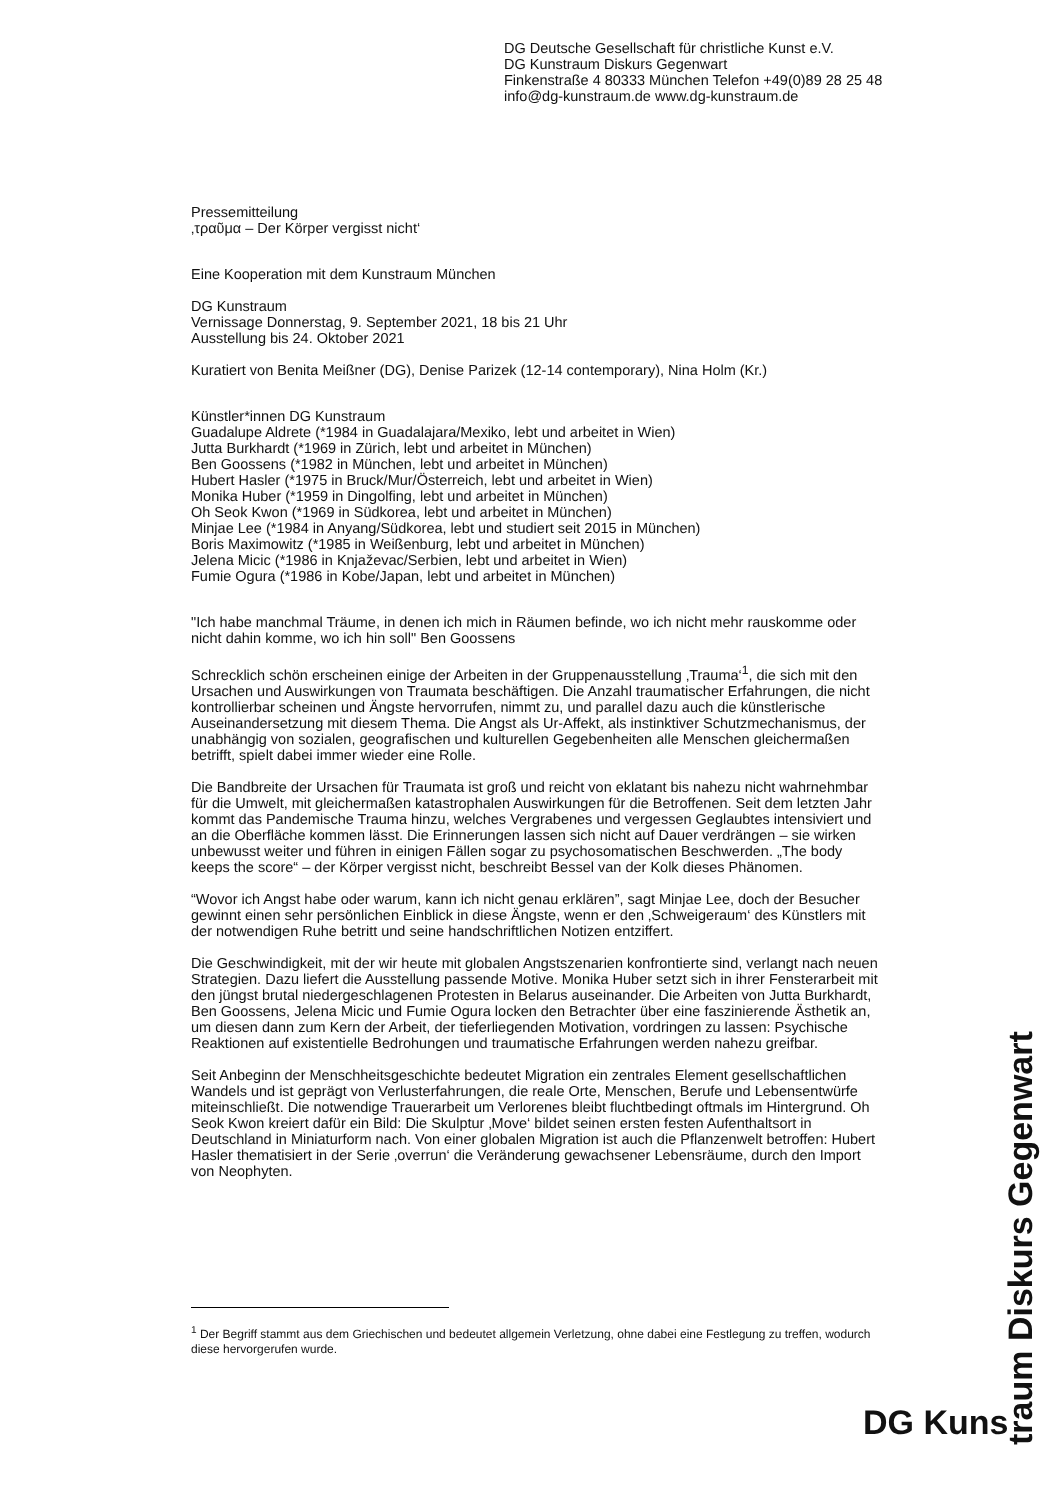DG Deutsche Gesellschaft für christliche Kunst e.V.
DG Kunstraum Diskurs Gegenwart
Finkenstraße 4 80333 München Telefon +49(0)89 28 25 48
info@dg-kunstraum.de www.dg-kunstraum.de
Pressemitteilung
‚τραῦμα – Der Körper vergisst nicht‘
Eine Kooperation mit dem Kunstraum München
DG Kunstraum
Vernissage Donnerstag, 9. September 2021, 18 bis 21 Uhr
Ausstellung bis 24. Oktober 2021
Kuratiert von Benita Meißner (DG), Denise Parizek (12-14 contemporary), Nina Holm (Kr.)
Künstler*innen DG Kunstraum
Guadalupe Aldrete (*1984 in Guadalajara/Mexiko, lebt und arbeitet in Wien)
Jutta Burkhardt (*1969 in Zürich, lebt und arbeitet in München)
Ben Goossens (*1982 in München, lebt und arbeitet in München)
Hubert Hasler (*1975 in Bruck/Mur/Österreich, lebt und arbeitet in Wien)
Monika Huber (*1959 in Dingolfing, lebt und arbeitet in München)
Oh Seok Kwon (*1969 in Südkorea, lebt und arbeitet in München)
Minjae Lee (*1984 in Anyang/Südkorea, lebt und studiert seit 2015 in München)
Boris Maximowitz (*1985 in Weißenburg, lebt und arbeitet in München)
Jelena Micic (*1986 in Knjaževac/Serbien, lebt und arbeitet in Wien)
Fumie Ogura (*1986 in Kobe/Japan, lebt und arbeitet in München)
"Ich habe manchmal Träume, in denen ich mich in Räumen befinde, wo ich nicht mehr rauskomme oder nicht dahin komme, wo ich hin soll" Ben Goossens
Schrecklich schön erscheinen einige der Arbeiten in der Gruppenausstellung ‚Trauma‘<sup>1</sup>, die sich mit den Ursachen und Auswirkungen von Traumata beschäftigen. Die Anzahl traumatischer Erfahrungen, die nicht kontrollierbar scheinen und Ängste hervorrufen, nimmt zu, und parallel dazu auch die künstlerische Auseinandersetzung mit diesem Thema. Die Angst als Ur-Affekt, als instinktiver Schutzmechanismus, der unabhängig von sozialen, geografischen und kulturellen Gegebenheiten alle Menschen gleichermaßen betrifft, spielt dabei immer wieder eine Rolle.
Die Bandbreite der Ursachen für Traumata ist groß und reicht von eklatant bis nahezu nicht wahrnehmbar für die Umwelt, mit gleichermaßen katastrophalen Auswirkungen für die Betroffenen. Seit dem letzten Jahr kommt das Pandemische Trauma hinzu, welches Vergrabenes und vergessen Geglaubtes intensiviert und an die Oberfläche kommen lässt. Die Erinnerungen lassen sich nicht auf Dauer verdrängen – sie wirken unbewusst weiter und führen in einigen Fällen sogar zu psychosomatischen Beschwerden. „The body keeps the score“ – der Körper vergisst nicht, beschreibt Bessel van der Kolk dieses Phänomen.
“Wovor ich Angst habe oder warum, kann ich nicht genau erklären”, sagt Minjae Lee, doch der Besucher gewinnt einen sehr persönlichen Einblick in diese Ängste, wenn er den ‚Schweigeraum‘ des Künstlers mit der notwendigen Ruhe betritt und seine handschriftlichen Notizen entziffert.
Die Geschwindigkeit, mit der wir heute mit globalen Angstszenarien konfrontierte sind, verlangt nach neuen Strategien. Dazu liefert die Ausstellung passende Motive. Monika Huber setzt sich in ihrer Fensterarbeit mit den jüngst brutal niedergeschlagenen Protesten in Belarus auseinander. Die Arbeiten von Jutta Burkhardt, Ben Goossens, Jelena Micic und Fumie Ogura locken den Betrachter über eine faszinierende Ästhetik an, um diesen dann zum Kern der Arbeit, der tieferliegenden Motivation, vordringen zu lassen: Psychische Reaktionen auf existentielle Bedrohungen und traumatische Erfahrungen werden nahezu greifbar.
Seit Anbeginn der Menschheitsgeschichte bedeutet Migration ein zentrales Element gesellschaftlichen Wandels und ist geprägt von Verlusterfahrungen, die reale Orte, Menschen, Berufe und Lebensentwürfe miteinschließt. Die notwendige Trauerarbeit um Verlorenes bleibt fluchtbedingt oftmals im Hintergrund. Oh Seok Kwon kreiert dafür ein Bild: Die Skulptur ‚Move‘ bildet seinen ersten festen Aufenthaltsort in Deutschland in Miniaturform nach. Von einer globalen Migration ist auch die Pflanzenwelt betroffen: Hubert Hasler thematisiert in der Serie ‚overrun‘ die Veränderung gewachsener Lebensräume, durch den Import von Neophyten.
<sup>1</sup> Der Begriff stammt aus dem Griechischen und bedeutet allgemein Verletzung, ohne dabei eine Festlegung zu treffen, wodurch diese hervorgerufen wurde.
DG Kuns
traum Diskurs Gegenwart